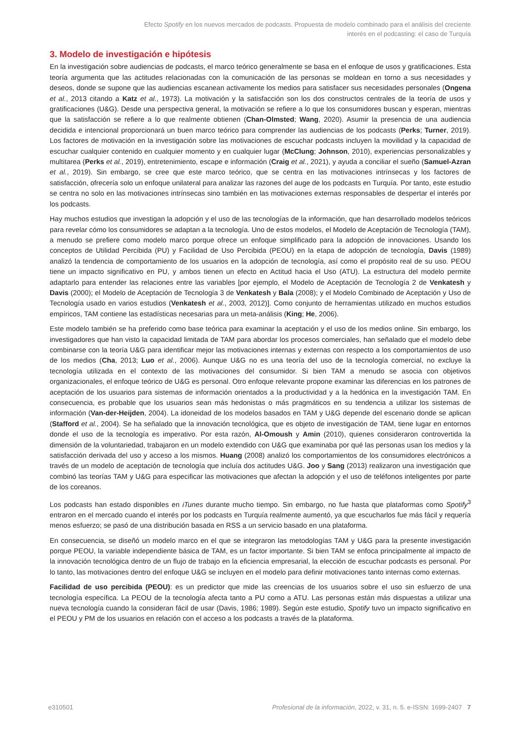Efecto Spotify en los nuevos mercados de podcasts. Propuesta de modelo combinado para el análisis del creciente interés en el podcasting: el caso de Turquía
3. Modelo de investigación e hipótesis
En la investigación sobre audiencias de podcasts, el marco teórico generalmente se basa en el enfoque de usos y gratificaciones. Esta teoría argumenta que las actitudes relacionadas con la comunicación de las personas se moldean en torno a sus necesidades y deseos, donde se supone que las audiencias escanean activamente los medios para satisfacer sus necesidades personales (Ongena et al., 2013 citando a Katz et al., 1973). La motivación y la satisfacción son los dos constructos centrales de la teoría de usos y gratificaciones (U&G). Desde una perspectiva general, la motivación se refiere a lo que los consumidores buscan y esperan, mientras que la satisfacción se refiere a lo que realmente obtienen (Chan-Olmsted; Wang, 2020). Asumir la presencia de una audiencia decidida e intencional proporcionará un buen marco teórico para comprender las audiencias de los podcasts (Perks; Turner, 2019). Los factores de motivación en la investigación sobre las motivaciones de escuchar podcasts incluyen la movilidad y la capacidad de escuchar cualquier contenido en cualquier momento y en cualquier lugar (McClung; Johnson, 2010), experiencias personalizables y multitarea (Perks et al., 2019), entretenimiento, escape e información (Craig et al., 2021), y ayuda a conciliar el sueño (Samuel-Azran et al., 2019). Sin embargo, se cree que este marco teórico, que se centra en las motivaciones intrínsecas y los factores de satisfacción, ofrecería solo un enfoque unilateral para analizar las razones del auge de los podcasts en Turquía. Por tanto, este estudio se centra no solo en las motivaciones intrínsecas sino también en las motivaciones externas responsables de despertar el interés por los podcasts.
Hay muchos estudios que investigan la adopción y el uso de las tecnologías de la información, que han desarrollado modelos teóricos para revelar cómo los consumidores se adaptan a la tecnología. Uno de estos modelos, el Modelo de Aceptación de Tecnología (TAM), a menudo se prefiere como modelo marco porque ofrece un enfoque simplificado para la adopción de innovaciones. Usando los conceptos de Utilidad Percibida (PU) y Facilidad de Uso Percibida (PEOU) en la etapa de adopción de tecnología, Davis (1989) analizó la tendencia de comportamiento de los usuarios en la adopción de tecnología, así como el propósito real de su uso. PEOU tiene un impacto significativo en PU, y ambos tienen un efecto en Actitud hacia el Uso (ATU). La estructura del modelo permite adaptarlo para entender las relaciones entre las variables [por ejemplo, el Modelo de Aceptación de Tecnología 2 de Venkatesh y Davis (2000); el Modelo de Aceptación de Tecnología 3 de Venkatesh y Bala (2008); y el Modelo Combinado de Aceptación y Uso de Tecnología usado en varios estudios (Venkatesh et al., 2003, 2012)]. Como conjunto de herramientas utilizado en muchos estudios empíricos, TAM contiene las estadísticas necesarias para un meta-análisis (King; He, 2006).
Este modelo también se ha preferido como base teórica para examinar la aceptación y el uso de los medios online. Sin embargo, los investigadores que han visto la capacidad limitada de TAM para abordar los procesos comerciales, han señalado que el modelo debe combinarse con la teoría U&G para identificar mejor las motivaciones internas y externas con respecto a los comportamientos de uso de los medios (Cha, 2013; Luo et al., 2006). Aunque U&G no es una teoría del uso de la tecnología comercial, no excluye la tecnología utilizada en el contexto de las motivaciones del consumidor. Si bien TAM a menudo se asocia con objetivos organizacionales, el enfoque teórico de U&G es personal. Otro enfoque relevante propone examinar las diferencias en los patrones de aceptación de los usuarios para sistemas de información orientados a la productividad y a la hedónica en la investigación TAM. En consecuencia, es probable que los usuarios sean más hedonistas o más pragmáticos en su tendencia a utilizar los sistemas de información (Van-der-Heijden, 2004). La idoneidad de los modelos basados en TAM y U&G depende del escenario donde se aplican (Stafford et al., 2004). Se ha señalado que la innovación tecnológica, que es objeto de investigación de TAM, tiene lugar en entornos donde el uso de la tecnología es imperativo. Por esta razón, Al-Omoush y Amin (2010), quienes consideraron controvertida la dimensión de la voluntariedad, trabajaron en un modelo extendido con U&G que examinaba por qué las personas usan los medios y la satisfacción derivada del uso y acceso a los mismos. Huang (2008) analizó los comportamientos de los consumidores electrónicos a través de un modelo de aceptación de tecnología que incluía dos actitudes U&G. Joo y Sang (2013) realizaron una investigación que combinó las teorías TAM y U&G para especificar las motivaciones que afectan la adopción y el uso de teléfonos inteligentes por parte de los coreanos.
Los podcasts han estado disponibles en iTunes durante mucho tiempo. Sin embargo, no fue hasta que plataformas como Spotify<sup>3</sup> entraron en el mercado cuando el interés por los podcasts en Turquía realmente aumentó, ya que escucharlos fue más fácil y requería menos esfuerzo; se pasó de una distribución basada en RSS a un servicio basado en una plataforma.
En consecuencia, se diseñó un modelo marco en el que se integraron las metodologías TAM y U&G para la presente investigación porque PEOU, la variable independiente básica de TAM, es un factor importante. Si bien TAM se enfoca principalmente al impacto de la innovación tecnológica dentro de un flujo de trabajo en la eficiencia empresarial, la elección de escuchar podcasts es personal. Por lo tanto, las motivaciones dentro del enfoque U&G se incluyen en el modelo para definir motivaciones tanto internas como externas.
Facilidad de uso percibida (PEOU): es un predictor que mide las creencias de los usuarios sobre el uso sin esfuerzo de una tecnología específica. La PEOU de la tecnología afecta tanto a PU como a ATU. Las personas están más dispuestas a utilizar una nueva tecnología cuando la consideran fácil de usar (Davis, 1986; 1989). Según este estudio, Spotify tuvo un impacto significativo en el PEOU y PM de los usuarios en relación con el acceso a los podcasts a través de la plataforma.
e310501 Profesional de la información, 2022, v. 31, n. 5. e-ISSN: 1699-2407 7